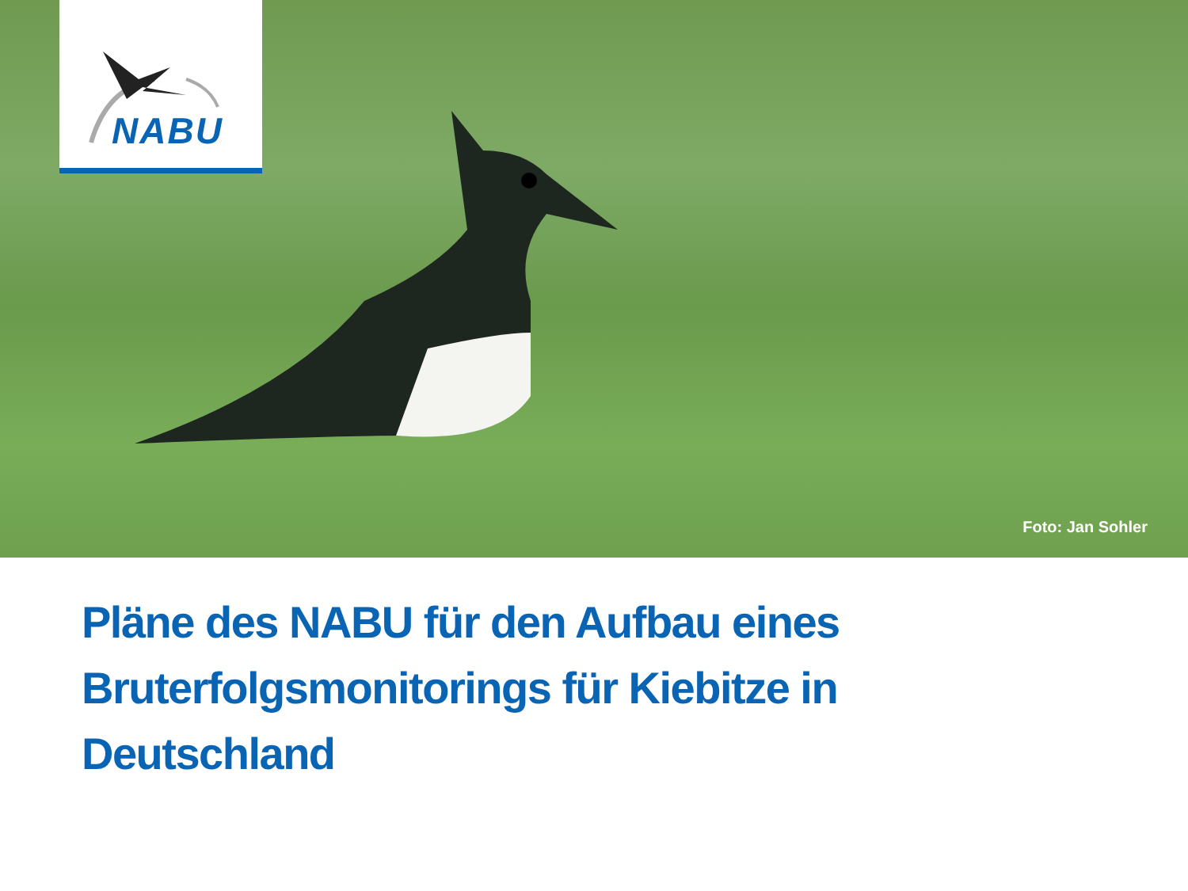NABU
Foto: Jan Sohler
Pläne des NABU für den Aufbau eines Bruterfolgsmonitorings für Kiebitze in Deutschland